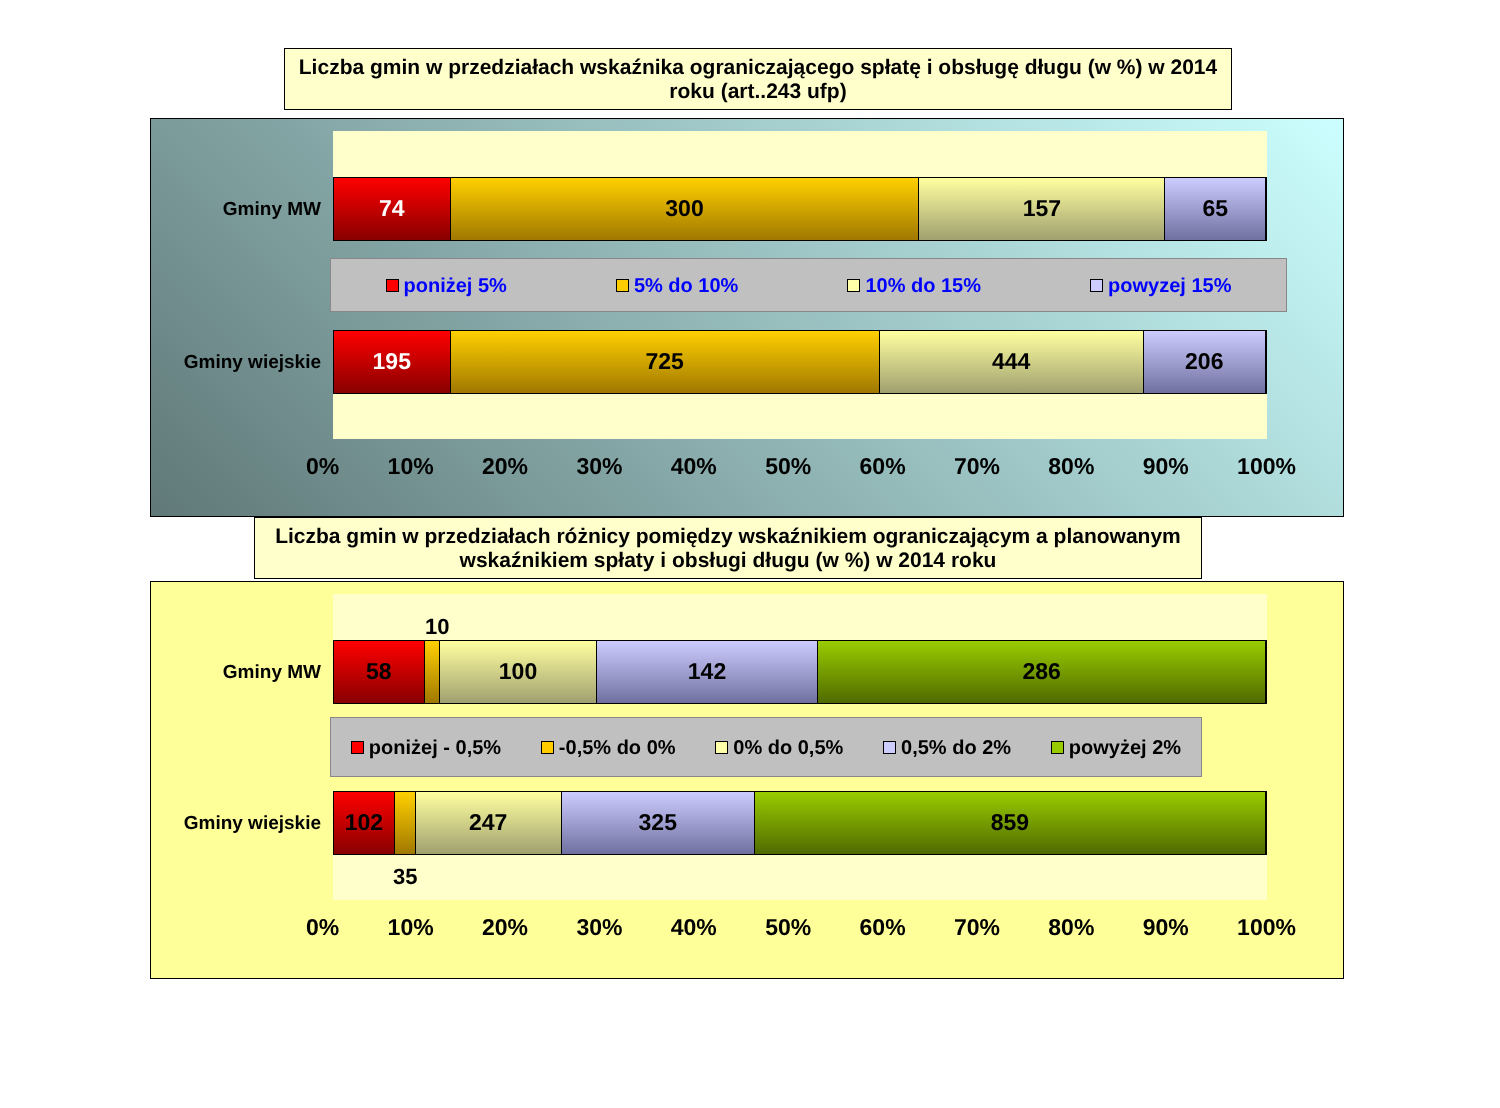Liczba gmin w przedziałach wskaźnika ograniczającego spłatę i obsługę długu (w %) w 2014 roku (art..243 ufp)
Gminy MW
74 300 157 65
poniżej 5% 5% do 10% 10% do 15% powyzej 15%
Gminy wiejskie
195 725 444 206
0% 10% 20% 30% 40% 50% 60% 70% 80% 90% 100%
Liczba gmin w przedziałach różnicy pomiędzy wskaźnikiem ograniczającym a planowanym wskaźnikiem spłaty i obsługi długu (w %) w 2014 roku
10
Gminy MW
58 100 142 286
poniżej - 0,5% -0,5% do 0% 0% do 0,5% 0,5% do 2% powyżej 2%
Gminy wiejskie
102 247 325 859
35
0% 10% 20% 30% 40% 50% 60% 70% 80% 90% 100%